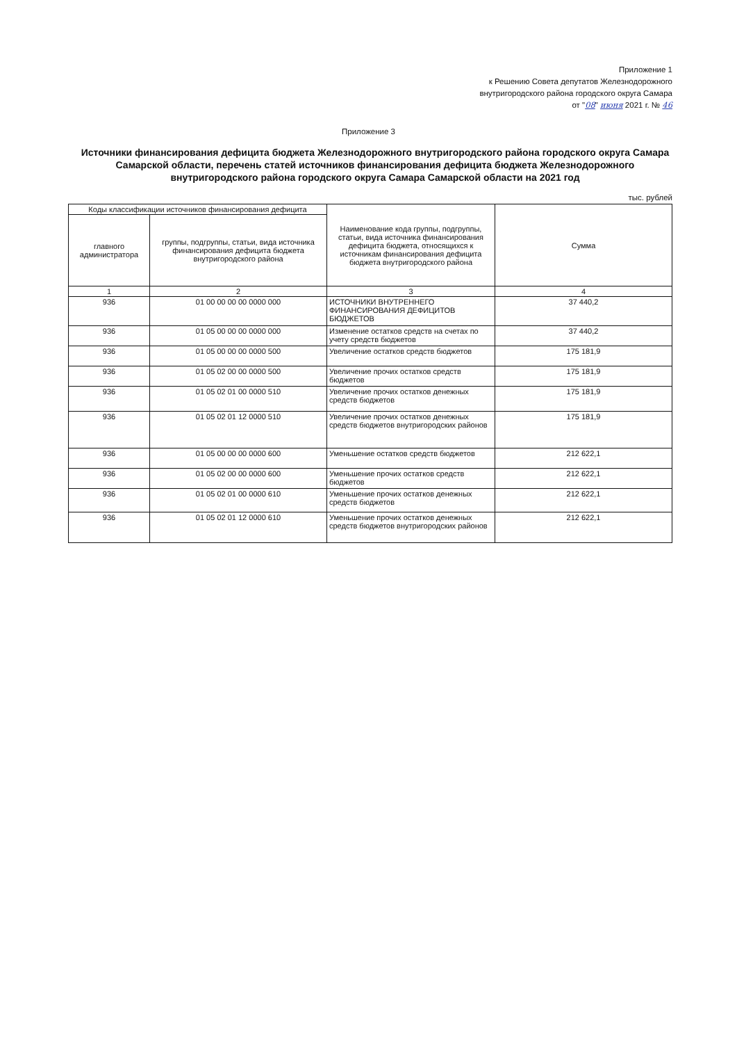Приложение 1
к Решению Совета депутатов Железнодорожного
внутригородского района городского округа Самара
от "08" июня 2021 г. № 46
Приложение 3
Источники финансирования дефицита бюджета Железнодорожного внутригородского района городского округа Самара Самарской области, перечень статей источников финансирования дефицита бюджета Железнодорожного внутригородского района городского округа Самара Самарской области на 2021 год
тыс. рублей
| Коды классификации источников финансирования дефицита | | Наименование кода группы, подгруппы, статьи, вида источника финансирования дефицита бюджета, относящихся к источникам финансирования дефицита бюджета внутригородского района | Сумма |
| --- | --- | --- | --- |
| главного администратора | группы, подгруппы, статьи, вида источника финансирования дефицита бюджета внутригородского района | | |
| 1 | 2 | 3 | 4 |
| 936 | 01 00 00 00 00 0000 000 | ИСТОЧНИКИ ВНУТРЕННЕГО ФИНАНСИРОВАНИЯ ДЕФИЦИТОВ БЮДЖЕТОВ | 37 440,2 |
| 936 | 01 05 00 00 00 0000 000 | Изменение остатков средств на счетах по учету средств бюджетов | 37 440,2 |
| 936 | 01 05 00 00 00 0000 500 | Увеличение остатков средств бюджетов | 175 181,9 |
| 936 | 01 05 02 00 00 0000 500 | Увеличение прочих остатков средств бюджетов | 175 181,9 |
| 936 | 01 05 02 01 00 0000 510 | Увеличение прочих остатков денежных средств бюджетов | 175 181,9 |
| 936 | 01 05 02 01 12 0000 510 | Увеличение прочих остатков денежных средств бюджетов внутригородских районов | 175 181,9 |
| 936 | 01 05 00 00 00 0000 600 | Уменьшение остатков средств бюджетов | 212 622,1 |
| 936 | 01 05 02 00 00 0000 600 | Уменьшение прочих остатков средств бюджетов | 212 622,1 |
| 936 | 01 05 02 01 00 0000 610 | Уменьшение прочих остатков денежных средств бюджетов | 212 622,1 |
| 936 | 01 05 02 01 12 0000 610 | Уменьшение прочих остатков денежных средств бюджетов внутригородских районов | 212 622,1 |